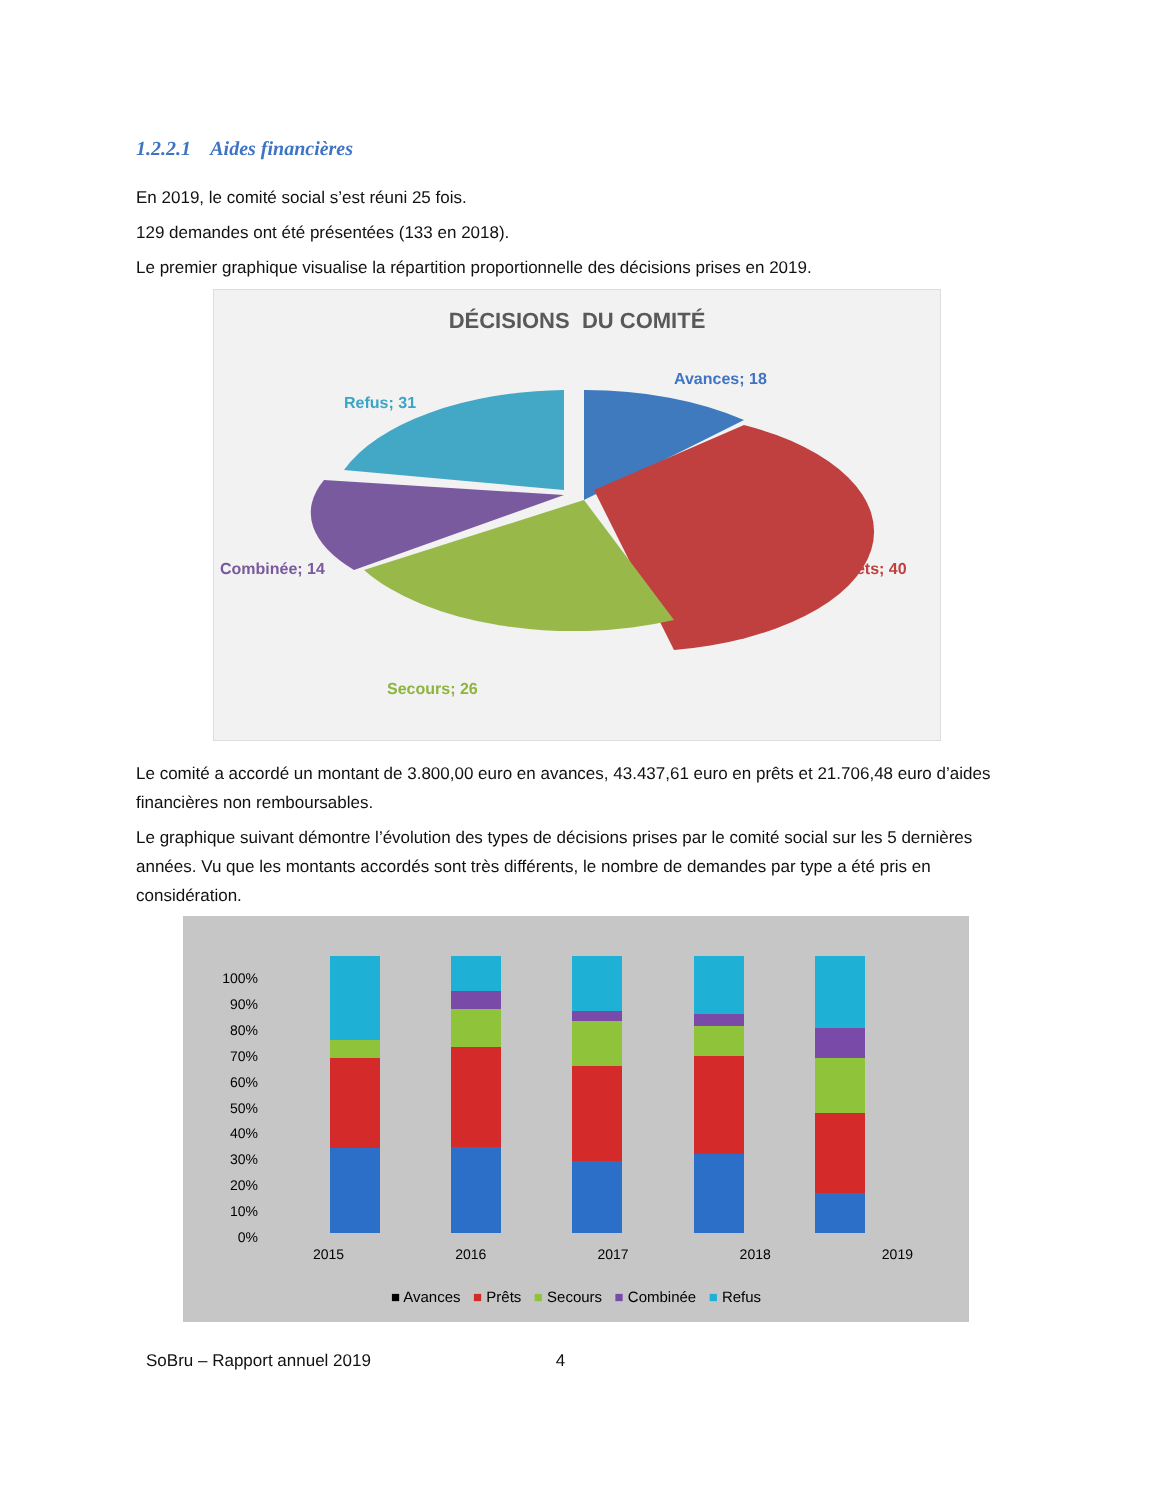1.2.2.1 Aides financières
En 2019, le comité social s’est réuni 25 fois.
129 demandes ont été présentées (133 en 2018).
Le premier graphique visualise la répartition proportionnelle des décisions prises en 2019.
DÉCISIONS DU COMITÉ
Avances; 18
Refus; 31
Combinée; 14 Prêts; 40
Secours; 26
Le comité a accordé un montant de 3.800,00 euro en avances, 43.437,61 euro en prêts et 21.706,48 euro d’aides financières non remboursables.
Le graphique suivant démontre l’évolution des types de décisions prises par le comité social sur les 5 dernières années. Vu que les montants accordés sont très différents, le nombre de demandes par type a été pris en considération.
100%
90%
80%
70%
60%
50%
40%
30%
20%
10%
0%
2015 2016 2017 2018 2019
■ Avances ■ Prêts ■ Secours ■ Combinée ■ Refus
SoBru – Rapport annuel 2019 4